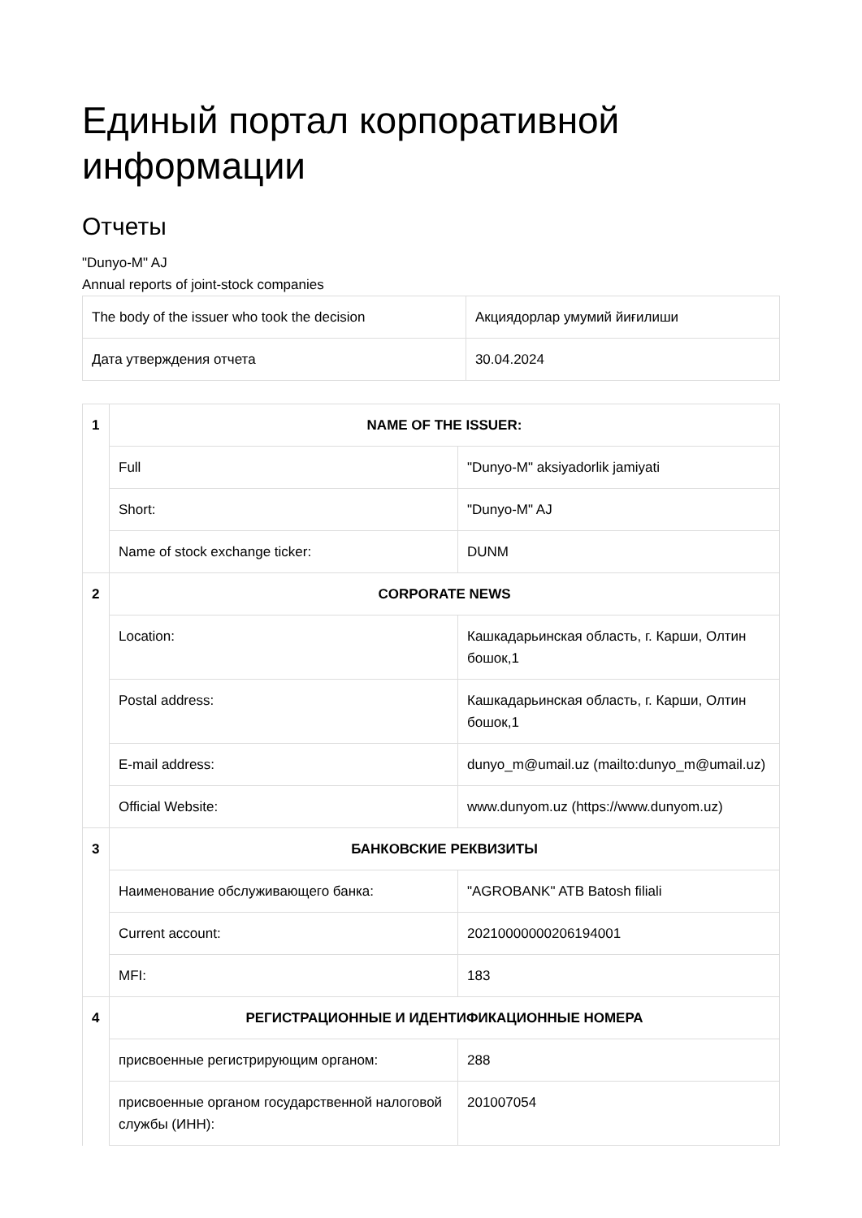Единый портал корпоративной информации
Отчеты
"Dunyo-M" AJ
Annual reports of joint-stock companies
| The body of the issuer who took the decision | Акциядорлар умумий йиғилиши |
| Дата утверждения отчета | 30.04.2024 |
| 1 | NAME OF THE ISSUER: | |
| | Full | "Dunyo-M" aksiyadorlik jamiyati |
| | Short: | "Dunyo-M" AJ |
| | Name of stock exchange ticker: | DUNM |
| 2 | CORPORATE NEWS | |
| | Location: | Кашкадарьинская область, г. Карши, Олтин бошок,1 |
| | Postal address: | Кашкадарьинская область, г. Карши, Олтин бошок,1 |
| | E-mail address: | dunyo_m@umail.uz (mailto:dunyo_m@umail.uz) |
| | Official Website: | www.dunyom.uz (https://www.dunyom.uz) |
| 3 | БАНКОВСКИЕ РЕКВИЗИТЫ | |
| | Наименование обслуживающего банка: | "AGROBANK" ATB Batosh filiali |
| | Current account: | 20210000000206194001 |
| | MFI: | 183 |
| 4 | РЕГИСТРАЦИОННЫЕ И ИДЕНТИФИКАЦИОННЫЕ НОМЕРА | |
| | присвоенные регистрирующим органом: | 288 |
| | присвоенные органом государственной налоговой службы (ИНН): | 201007054 |